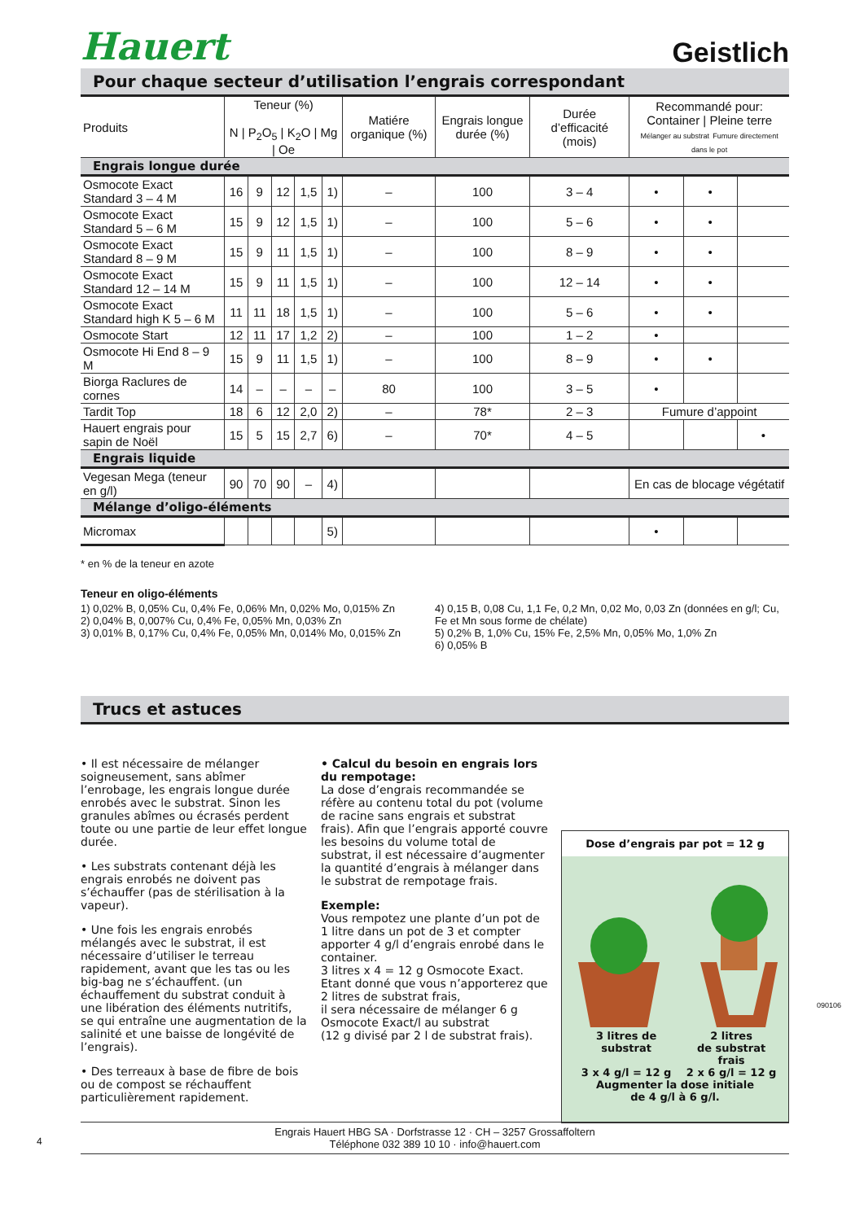Hauert
Geistlich
Pour chaque secteur d’utilisation l’engrais correspondant
| Produits | Teneur (%) N / P<sub>2</sub>O<sub>5</sub> / K<sub>2</sub>O / Mg / Oe | | | | | Matiére organique (%) | Engrais longue durée (%) | Durée d’efficacité (mois) | Recommandé pour: Container / Pleine terre Mélanger au substrat Fumure directement dans le pot | | |
| --- | --- | --- | --- | --- | --- | --- | --- | --- | --- | --- | --- |
| Engrais longue durée | | | | | | | | | | | |
| Osmocote Exact Standard 3 – 4 M | 16 | 9 | 12 | 1,5 | 1) | – | 100 | 3 – 4 | • | • | |
| Osmocote Exact Standard 5 – 6 M | 15 | 9 | 12 | 1,5 | 1) | – | 100 | 5 – 6 | • | • | |
| Osmocote Exact Standard 8 – 9 M | 15 | 9 | 11 | 1,5 | 1) | – | 100 | 8 – 9 | • | • | |
| Osmocote Exact Standard 12 – 14 M | 15 | 9 | 11 | 1,5 | 1) | – | 100 | 12 – 14 | • | • | |
| Osmocote Exact Standard high K 5 – 6 M | 11 | 11 | 18 | 1,5 | 1) | – | 100 | 5 – 6 | • | • | |
| Osmocote Start | 12 | 11 | 17 | 1,2 | 2) | – | 100 | 1 – 2 | • | | |
| Osmocote Hi End 8 – 9 M | 15 | 9 | 11 | 1,5 | 1) | – | 100 | 8 – 9 | • | • | |
| Biorga Raclures de cornes | 14 | – | – | – | – | 80 | 100 | 3 – 5 | • | | |
| Tardit Top | 18 | 6 | 12 | 2,0 | 2) | – | 78* | 2 – 3 | Fumure d’appoint | | |
| Hauert engrais pour sapin de Noël | 15 | 5 | 15 | 2,7 | 6) | – | 70* | 4 – 5 | | | • |
| Engrais liquide | | | | | | | | | | | |
| Vegesan Mega (teneur en g/l) | 90 | 70 | 90 | – | 4) | | | | En cas de blocage végétatif | | |
| Mélange d’oligo-éléments | | | | | | | | | | | |
| Micromax | | | | | 5) | | | | • | | |
* en % de la teneur en azote
Teneur en oligo-éléments
1) 0,02% B, 0,05% Cu, 0,4% Fe, 0,06% Mn, 0,02% Mo, 0,015% Zn
2) 0,04% B, 0,007% Cu, 0,4% Fe, 0,05% Mn, 0,03% Zn
3) 0,01% B, 0,17% Cu, 0,4% Fe, 0,05% Mn, 0,014% Mo, 0,015% Zn
4) 0,15 B, 0,08 Cu, 1,1 Fe, 0,2 Mn, 0,02 Mo, 0,03 Zn (données en g/l; Cu, Fe et Mn sous forme de chélate)
5) 0,2% B, 1,0% Cu, 15% Fe, 2,5% Mn, 0,05% Mo, 1,0% Zn
6) 0,05% B
Trucs et astuces
• Il est nécessaire de mélanger soigneusement, sans abîmer l’enrobage, les engrais longue durée enrobés avec le substrat. Sinon les granules abîmes ou écrasés perdent toute ou une partie de leur effet longue durée.
• Les substrats contenant déjà les engrais enrobés ne doivent pas s’échauffer (pas de stérilisation à la vapeur).
• Une fois les engrais enrobés mélangés avec le substrat, il est nécessaire d’utiliser le terreau rapidement, avant que les tas ou les big-bag ne s’échauffent. (un échauffement du substrat conduit à une libération des éléments nutritifs, se qui entraîne une augmentation de la salinité et une baisse de longévité de l’engrais).
• Des terreaux à base de fibre de bois ou de compost se réchauffent particulièrement rapidement.
• Calcul du besoin en engrais lors du rempotage:
La dose d’engrais recommandée se réfère au contenu total du pot (volume de racine sans engrais et substrat frais). Afin que l’engrais apporté couvre les besoins du volume total de substrat, il est nécessaire d’augmenter la quantité d’engrais à mélanger dans le substrat de rempotage frais.
Exemple:
Vous rempotez une plante d’un pot de 1 litre dans un pot de 3 et compter apporter 4 g/l d’engrais enrobé dans le container.
3 litres x 4 = 12 g Osmocote Exact.
Etant donné que vous n’apporterez que 2 litres de substrat frais,
il sera nécessaire de mélanger 6 g Osmocote Exact/l au substrat
(12 g divisé par 2 l de substrat frais).
Dose d’engrais par pot = 12 g
3 litres de substrat
3 x 4 g/l = 12 g 2 litres
de substrat frais
2 x 6 g/l = 12 g
Augmenter la dose initiale
de 4 g/l à 6 g/l.
090106
4
Engrais Hauert HBG SA · Dorfstrasse 12 · CH – 3257 Grossaffoltern
Téléphone 032 389 10 10 · info@hauert.com